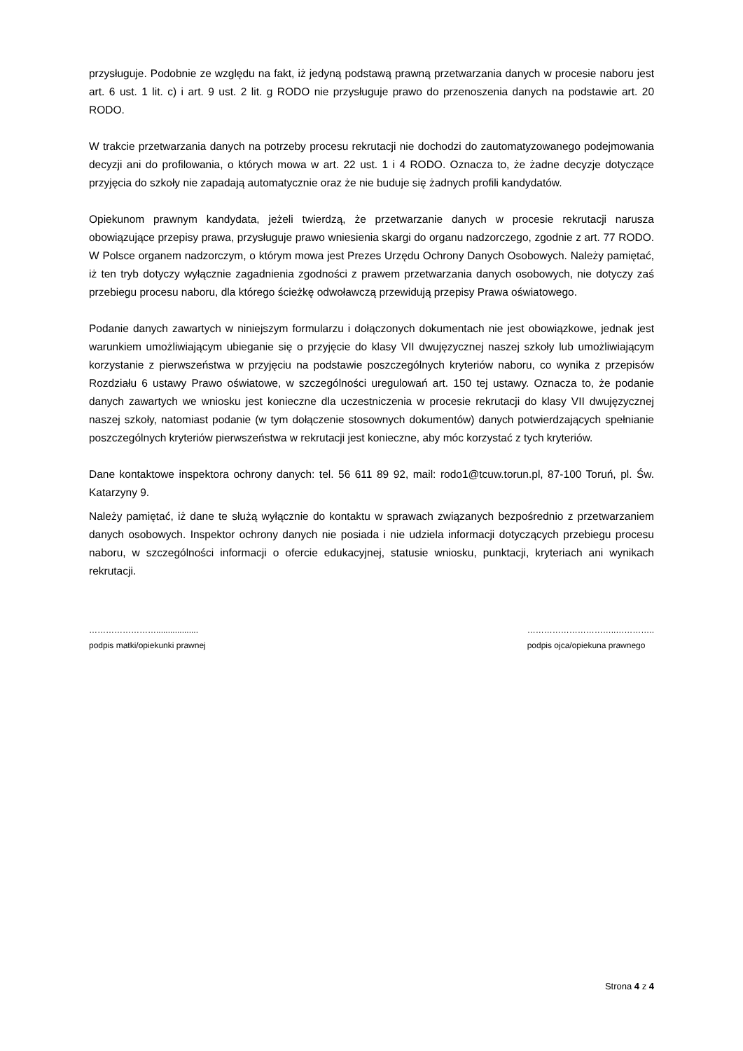przysługuje. Podobnie ze względu na fakt, iż jedyną podstawą prawną przetwarzania danych w procesie naboru jest art. 6 ust. 1 lit. c) i art. 9 ust. 2 lit. g RODO nie przysługuje prawo do przenoszenia danych na podstawie art. 20 RODO.
W trakcie przetwarzania danych na potrzeby procesu rekrutacji nie dochodzi do zautomatyzowanego podejmowania decyzji ani do profilowania, o których mowa w art. 22 ust. 1 i 4 RODO. Oznacza to, że żadne decyzje dotyczące przyjęcia do szkoły nie zapadają automatycznie oraz że nie buduje się żadnych profili kandydatów.
Opiekunom prawnym kandydata, jeżeli twierdzą, że przetwarzanie danych w procesie rekrutacji narusza obowiązujące przepisy prawa, przysługuje prawo wniesienia skargi do organu nadzorczego, zgodnie z art. 77 RODO. W Polsce organem nadzorczym, o którym mowa jest Prezes Urzędu Ochrony Danych Osobowych. Należy pamiętać, iż ten tryb dotyczy wyłącznie zagadnienia zgodności z prawem przetwarzania danych osobowych, nie dotyczy zaś przebiegu procesu naboru, dla którego ścieżkę odwoławczą przewidują przepisy Prawa oświatowego.
Podanie danych zawartych w niniejszym formularzu i dołączonych dokumentach nie jest obowiązkowe, jednak jest warunkiem umożliwiającym ubieganie się o przyjęcie do klasy VII dwujęzycznej naszej szkoły lub umożliwiającym korzystanie z pierwszeństwa w przyjęciu na podstawie poszczególnych kryteriów naboru, co wynika z przepisów Rozdziału 6 ustawy Prawo oświatowe, w szczególności uregulowań art. 150 tej ustawy. Oznacza to, że podanie danych zawartych we wniosku jest konieczne dla uczestniczenia w procesie rekrutacji do klasy VII dwujęzycznej naszej szkoły, natomiast podanie (w tym dołączenie stosownych dokumentów) danych potwierdzających spełnianie poszczególnych kryteriów pierwszeństwa w rekrutacji jest konieczne, aby móc korzystać z tych kryteriów.
Dane kontaktowe inspektora ochrony danych: tel. 56 611 89 92, mail: rodo1@tcuw.torun.pl, 87-100 Toruń, pl. Św. Katarzyny 9.
Należy pamiętać, iż dane te służą wyłącznie do kontaktu w sprawach związanych bezpośrednio z przetwarzaniem danych osobowych. Inspektor ochrony danych nie posiada i nie udziela informacji dotyczących przebiegu procesu naboru, w szczególności informacji o ofercie edukacyjnej, statusie wniosku, punktacji, kryteriach ani wynikach rekrutacji.
……………………..................
podpis matki/opiekunki prawnej
…………………………..…………..
podpis ojca/opiekuna prawnego
Strona 4 z 4